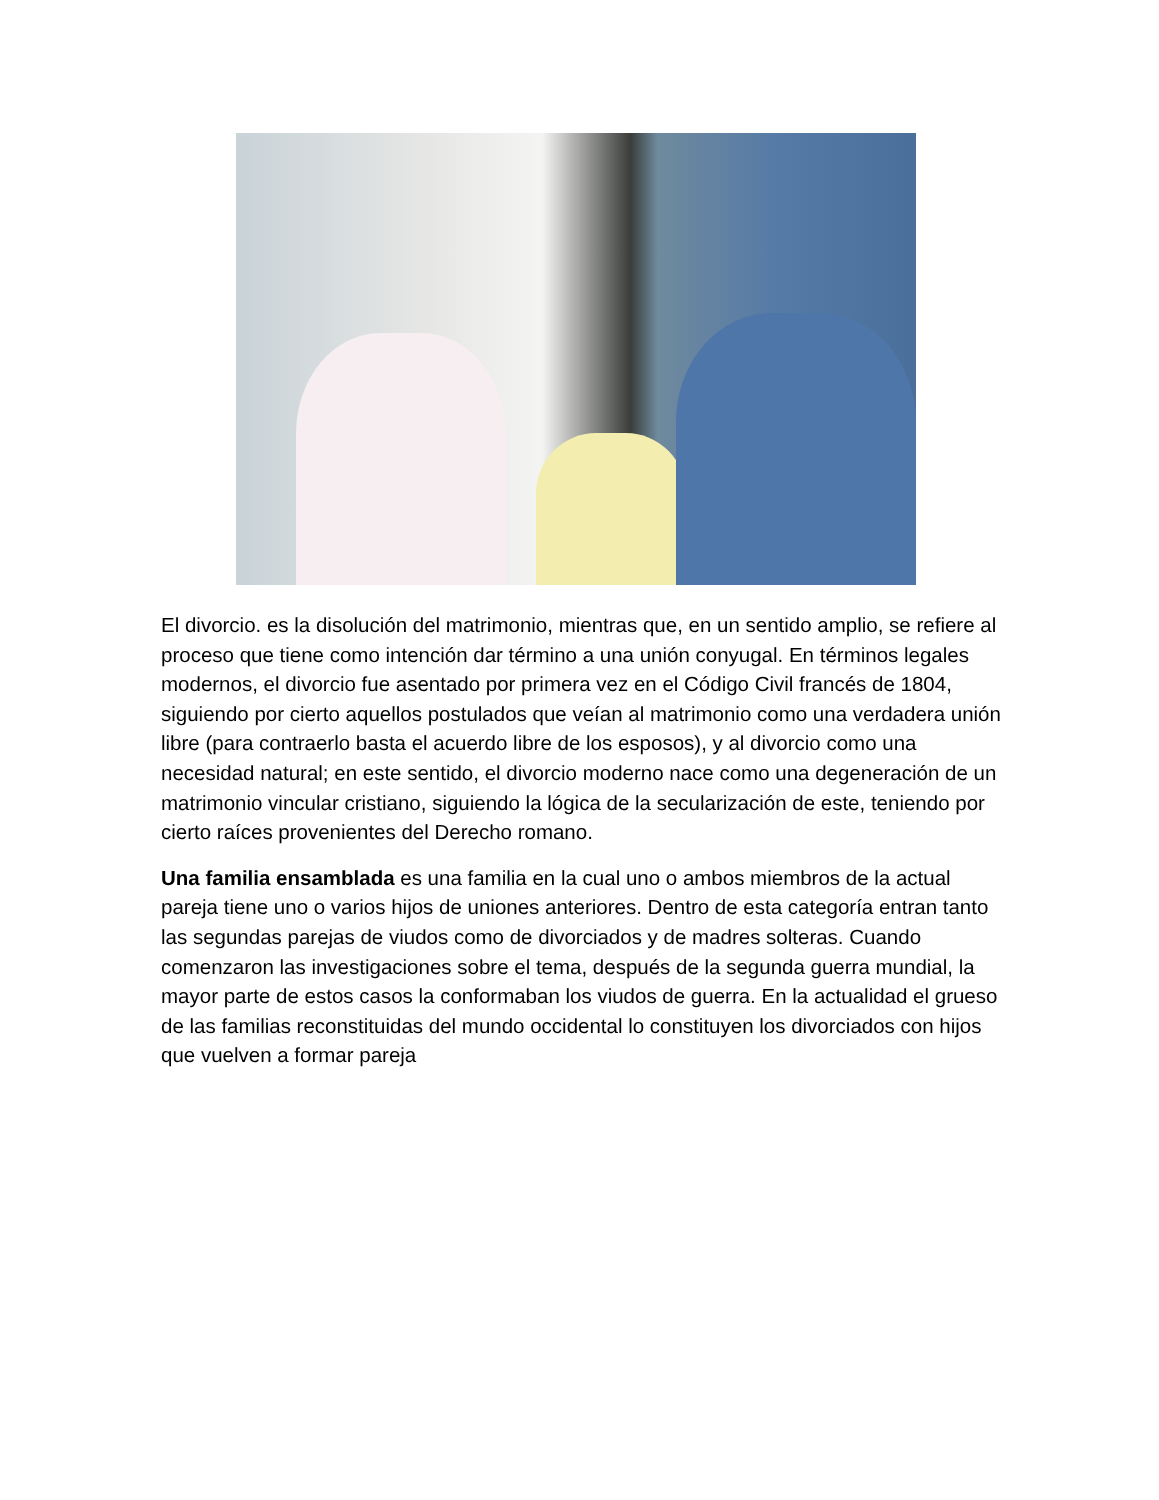El divorcio. es la disolución del matrimonio, mientras que, en un sentido amplio, se refiere al proceso que tiene como intención dar término a una unión conyugal. En términos legales modernos, el divorcio fue asentado por primera vez en el Código Civil francés de 1804, siguiendo por cierto aquellos postulados que veían al matrimonio como una verdadera unión libre (para contraerlo basta el acuerdo libre de los esposos), y al divorcio como una necesidad natural; en este sentido, el divorcio moderno nace como una degeneración de un matrimonio vincular cristiano, siguiendo la lógica de la secularización de este, teniendo por cierto raíces provenientes del Derecho romano.
Una familia ensamblada es una familia en la cual uno o ambos miembros de la actual pareja tiene uno o varios hijos de uniones anteriores. Dentro de esta categoría entran tanto las segundas parejas de viudos como de divorciados y de madres solteras. Cuando comenzaron las investigaciones sobre el tema, después de la segunda guerra mundial, la mayor parte de estos casos la conformaban los viudos de guerra. En la actualidad el grueso de las familias reconstituidas del mundo occidental lo constituyen los divorciados con hijos que vuelven a formar pareja